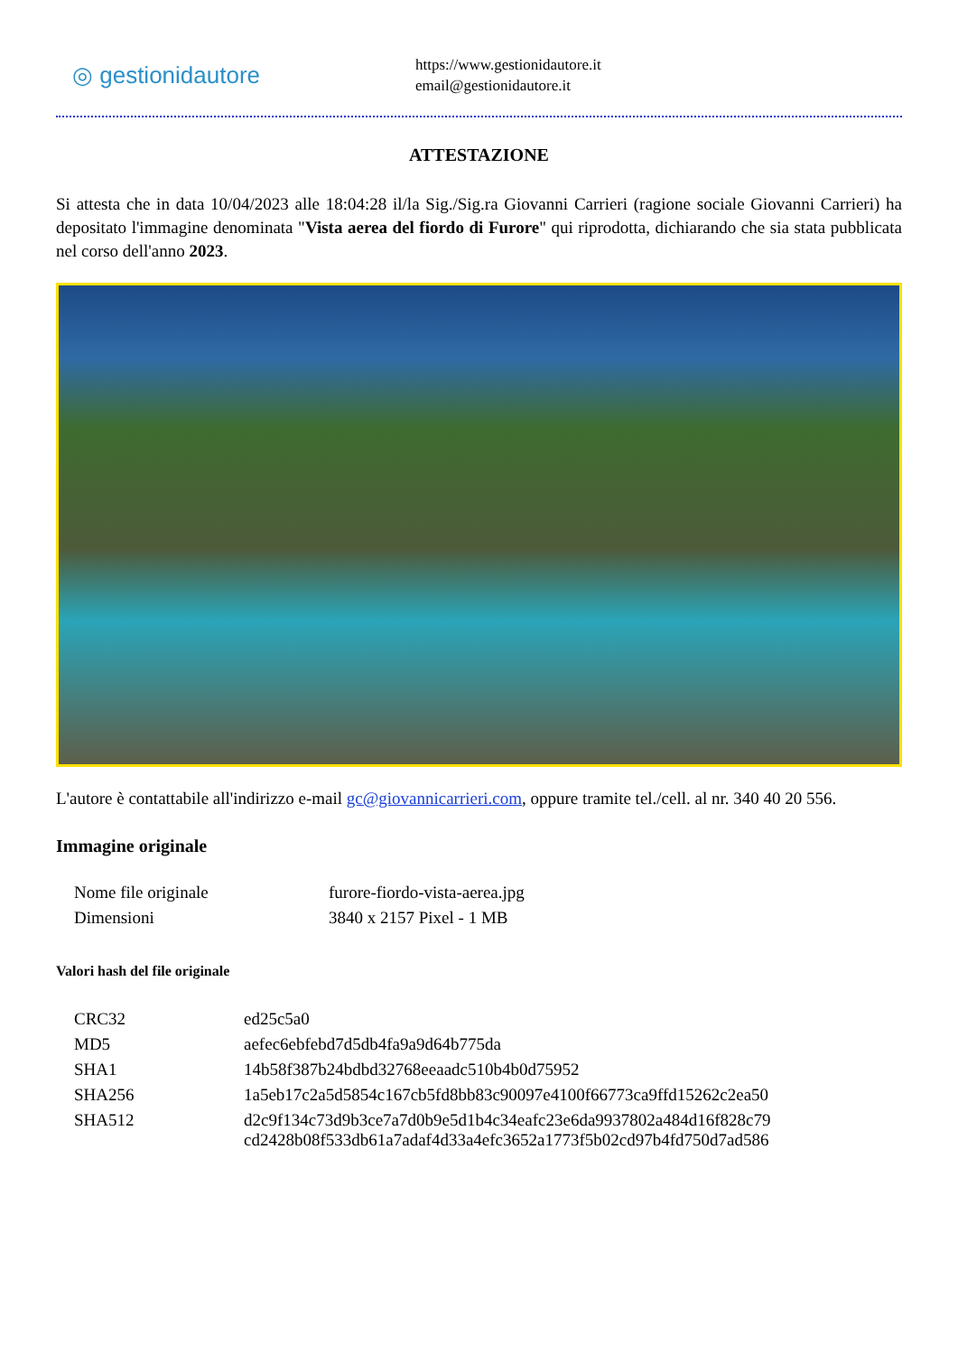◎ gestionidautore
https://www.gestionidautore.it
email@gestionidautore.it
ATTESTAZIONE
Si attesta che in data 10/04/2023 alle 18:04:28 il/la Sig./Sig.ra Giovanni Carrieri (ragione sociale Giovanni Carrieri) ha depositato l'immagine denominata "Vista aerea del fiordo di Furore" qui riprodotta, dichiarando che sia stata pubblicata nel corso dell'anno 2023.
L'autore è contattabile all'indirizzo e-mail gc@giovannicarrieri.com, oppure tramite tel./cell. al nr. 340 40 20 556.
Immagine originale
| Nome file originale | furore-fiordo-vista-aerea.jpg |
| Dimensioni | 3840 x 2157 Pixel - 1 MB |
Valori hash del file originale
| CRC32 | ed25c5a0 |
| MD5 | aefec6ebfebd7d5db4fa9a9d64b775da |
| SHA1 | 14b58f387b24bdbd32768eeaadc510b4b0d75952 |
| SHA256 | 1a5eb17c2a5d5854c167cb5fd8bb83c90097e4100f66773ca9ffd15262c2ea50 |
| SHA512 | d2c9f134c73d9b3ce7a7d0b9e5d1b4c34eafc23e6da9937802a484d16f828c79 cd2428b08f533db61a7adaf4d33a4efc3652a1773f5b02cd97b4fd750d7ad586 |